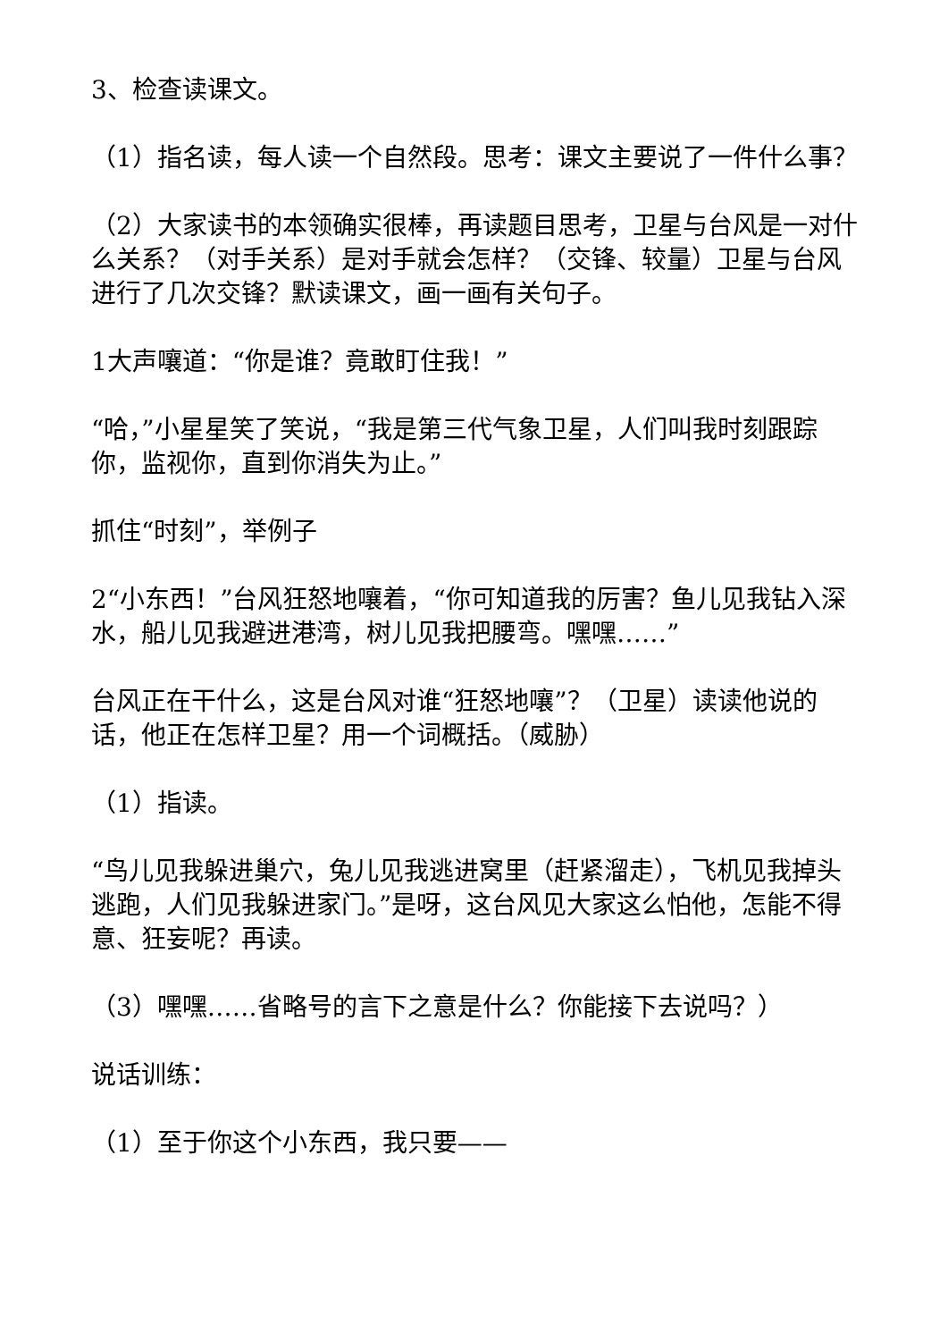3、检查读课文。
（1）指名读，每人读一个自然段。思考：课文主要说了一件什么事？
（2）大家读书的本领确实很棒，再读题目思考，卫星与台风是一对什么关系？（对手关系）是对手就会怎样？（交锋、较量）卫星与台风进行了几次交锋？默读课文，画一画有关句子。
1大声嚷道：“你是谁？竟敢盯住我！”
“哈，”小星星笑了笑说，“我是第三代气象卫星，人们叫我时刻跟踪你，监视你，直到你消失为止。”
抓住“时刻”，举例子
2“小东西！”台风狂怒地嚷着，“你可知道我的厉害？鱼儿见我钻入深水，船儿见我避进港湾，树儿见我把腰弯。嘿嘿……”
台风正在干什么，这是台风对谁“狂怒地嚷”？（卫星）读读他说的话，他正在怎样卫星？用一个词概括。（威胁）
（1）指读。
“鸟儿见我躲进巢穴，兔儿见我逃进窝里（赶紧溜走），飞机见我掉头逃跑，人们见我躲进家门。”是呀，这台风见大家这么怕他，怎能不得意、狂妄呢？再读。
（3）嘿嘿……省略号的言下之意是什么？你能接下去说吗？）
说话训练：
（1）至于你这个小东西，我只要——